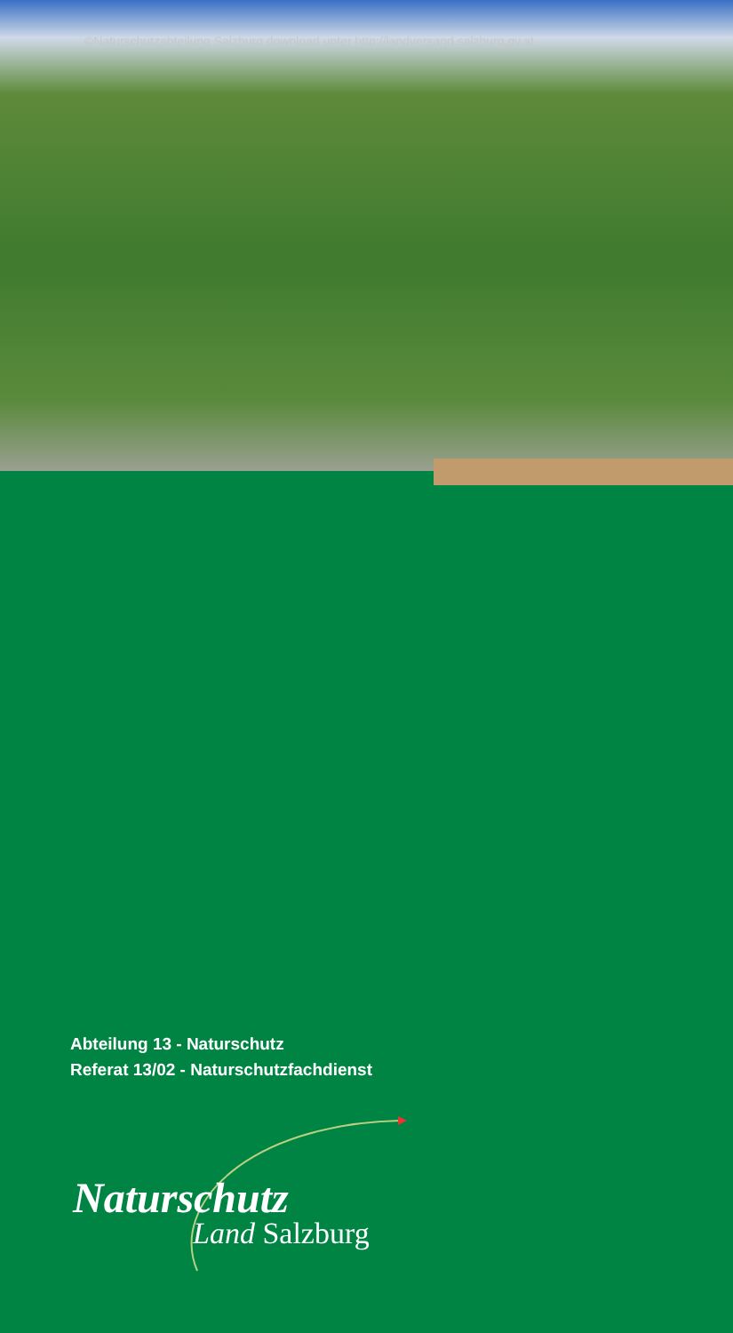©Naturschutzabteilung Salzburg download unter http://landversand.salzburg.gv.at
Abteilung 13 - Naturschutz
Referat 13/02 - Naturschutzfachdienst
Naturschutz
Land Salzburg